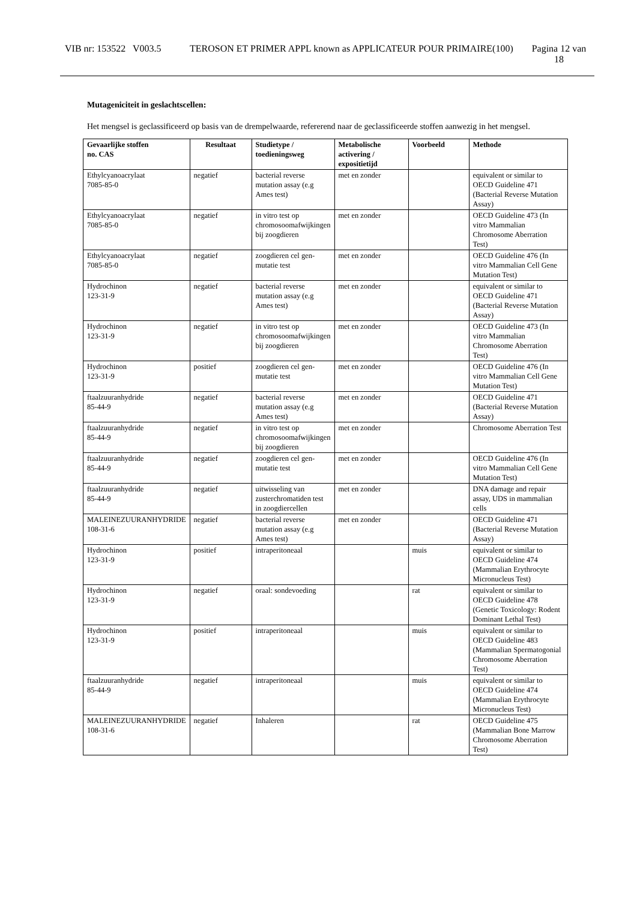VIB nr: 153522 V003.5
TEROSON ET PRIMER APPL known as APPLICATEUR POUR PRIMAIRE(100)
Pagina 12 van 18
Mutageniciteit in geslachtscellen:
Het mengsel is geclassificeerd op basis van de drempelwaarde, refererend naar de geclassificeerde stoffen aanwezig in het mengsel.
| Gevaarlijke stoffen no. CAS | Resultaat | Studietype / toedieningsweg | Metabolische activering / expositietijd | Voorbeeld | Methode |
| --- | --- | --- | --- | --- | --- |
| Ethylcyanoacrylaat 7085-85-0 | negatief | bacterial reverse mutation assay (e.g Ames test) | met en zonder | | equivalent or similar to OECD Guideline 471 (Bacterial Reverse Mutation Assay) |
| Ethylcyanoacrylaat 7085-85-0 | negatief | in vitro test op chromosoomafwijkingen bij zoogdieren | met en zonder | | OECD Guideline 473 (In vitro Mammalian Chromosome Aberration Test) |
| Ethylcyanoacrylaat 7085-85-0 | negatief | zoogdieren cel gen-mutatie test | met en zonder | | OECD Guideline 476 (In vitro Mammalian Cell Gene Mutation Test) |
| Hydrochinon 123-31-9 | negatief | bacterial reverse mutation assay (e.g Ames test) | met en zonder | | equivalent or similar to OECD Guideline 471 (Bacterial Reverse Mutation Assay) |
| Hydrochinon 123-31-9 | negatief | in vitro test op chromosoomafwijkingen bij zoogdieren | met en zonder | | OECD Guideline 473 (In vitro Mammalian Chromosome Aberration Test) |
| Hydrochinon 123-31-9 | positief | zoogdieren cel gen-mutatie test | met en zonder | | OECD Guideline 476 (In vitro Mammalian Cell Gene Mutation Test) |
| ftaalzuuranhydride 85-44-9 | negatief | bacterial reverse mutation assay (e.g Ames test) | met en zonder | | OECD Guideline 471 (Bacterial Reverse Mutation Assay) |
| ftaalzuuranhydride 85-44-9 | negatief | in vitro test op chromosoomafwijkingen bij zoogdieren | met en zonder | | Chromosome Aberration Test |
| ftaalzuuranhydride 85-44-9 | negatief | zoogdieren cel gen-mutatie test | met en zonder | | OECD Guideline 476 (In vitro Mammalian Cell Gene Mutation Test) |
| ftaalzuuranhydride 85-44-9 | negatief | uitwisseling van zusterchromatiden test in zoogdiercellen | met en zonder | | DNA damage and repair assay, UDS in mammalian cells |
| MALEINEZUURANHYDRIDE 108-31-6 | negatief | bacterial reverse mutation assay (e.g Ames test) | met en zonder | | OECD Guideline 471 (Bacterial Reverse Mutation Assay) |
| Hydrochinon 123-31-9 | positief | intraperitoneaal | | muis | equivalent or similar to OECD Guideline 474 (Mammalian Erythrocyte Micronucleus Test) |
| Hydrochinon 123-31-9 | negatief | oraal: sondevoeding | | rat | equivalent or similar to OECD Guideline 478 (Genetic Toxicology: Rodent Dominant Lethal Test) |
| Hydrochinon 123-31-9 | positief | intraperitoneaal | | muis | equivalent or similar to OECD Guideline 483 (Mammalian Spermatogonial Chromosome Aberration Test) |
| ftaalzuuranhydride 85-44-9 | negatief | intraperitoneaal | | muis | equivalent or similar to OECD Guideline 474 (Mammalian Erythrocyte Micronucleus Test) |
| MALEINEZUURANHYDRIDE 108-31-6 | negatief | Inhaleren | | rat | OECD Guideline 475 (Mammalian Bone Marrow Chromosome Aberration Test) |